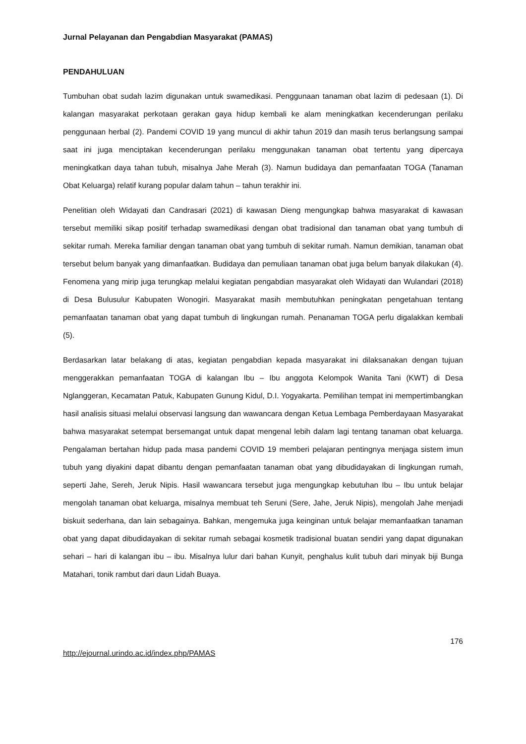Jurnal Pelayanan dan Pengabdian Masyarakat (PAMAS)
PENDAHULUAN
Tumbuhan obat sudah lazim digunakan untuk swamedikasi. Penggunaan tanaman obat lazim di pedesaan (1). Di kalangan masyarakat perkotaan gerakan gaya hidup kembali ke alam meningkatkan kecenderungan perilaku penggunaan herbal (2). Pandemi COVID 19 yang muncul di akhir tahun 2019 dan masih terus berlangsung sampai saat ini juga menciptakan kecenderungan perilaku menggunakan tanaman obat tertentu yang dipercaya meningkatkan daya tahan tubuh, misalnya Jahe Merah (3). Namun budidaya dan pemanfaatan TOGA (Tanaman Obat Keluarga) relatif kurang popular dalam tahun – tahun terakhir ini.
Penelitian oleh Widayati dan Candrasari (2021) di kawasan Dieng mengungkap bahwa masyarakat di kawasan tersebut memiliki sikap positif terhadap swamedikasi dengan obat tradisional dan tanaman obat yang tumbuh di sekitar rumah. Mereka familiar dengan tanaman obat yang tumbuh di sekitar rumah. Namun demikian, tanaman obat tersebut belum banyak yang dimanfaatkan. Budidaya dan pemuliaan tanaman obat juga belum banyak dilakukan (4). Fenomena yang mirip juga terungkap melalui kegiatan pengabdian masyarakat oleh Widayati dan Wulandari (2018) di Desa Bulusulur Kabupaten Wonogiri. Masyarakat masih membutuhkan peningkatan pengetahuan tentang pemanfaatan tanaman obat yang dapat tumbuh di lingkungan rumah. Penanaman TOGA perlu digalakkan kembali (5).
Berdasarkan latar belakang di atas, kegiatan pengabdian kepada masyarakat ini dilaksanakan dengan tujuan menggerakkan pemanfaatan TOGA di kalangan Ibu – Ibu anggota Kelompok Wanita Tani (KWT) di Desa Nglanggeran, Kecamatan Patuk, Kabupaten Gunung Kidul, D.I. Yogyakarta. Pemilihan tempat ini mempertimbangkan hasil analisis situasi melalui observasi langsung dan wawancara dengan Ketua Lembaga Pemberdayaan Masyarakat bahwa masyarakat setempat bersemangat untuk dapat mengenal lebih dalam lagi tentang tanaman obat keluarga. Pengalaman bertahan hidup pada masa pandemi COVID 19 memberi pelajaran pentingnya menjaga sistem imun tubuh yang diyakini dapat dibantu dengan pemanfaatan tanaman obat yang dibudidayakan di lingkungan rumah, seperti Jahe, Sereh, Jeruk Nipis. Hasil wawancara tersebut juga mengungkap kebutuhan Ibu – Ibu untuk belajar mengolah tanaman obat keluarga, misalnya membuat teh Seruni (Sere, Jahe, Jeruk Nipis), mengolah Jahe menjadi biskuit sederhana, dan lain sebagainya. Bahkan, mengemuka juga keinginan untuk belajar memanfaatkan tanaman obat yang dapat dibudidayakan di sekitar rumah sebagai kosmetik tradisional buatan sendiri yang dapat digunakan sehari – hari di kalangan ibu – ibu. Misalnya lulur dari bahan Kunyit, penghalus kulit tubuh dari minyak biji Bunga Matahari, tonik rambut dari daun Lidah Buaya.
176
http://ejournal.urindo.ac.id/index.php/PAMAS